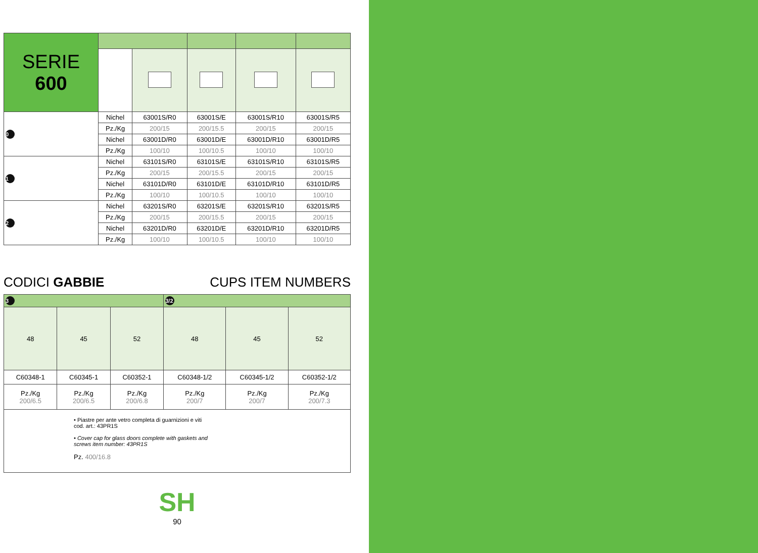| SERIE 600 | | | | | |
| 0 | Nichel | 63001S/R0 | 63001S/E | 63001S/R10 | 63001S/R5 |
| | Pz./Kg | 200/15 | 200/15.5 | 200/15 | 200/15 |
| | Nichel | 63001D/R0 | 63001D/E | 63001D/R10 | 63001D/R5 |
| | Pz./Kg | 100/10 | 100/10.5 | 100/10 | 100/10 |
| 1 | Nichel | 63101S/R0 | 63101S/E | 63101S/R10 | 63101S/R5 |
| | Pz./Kg | 200/15 | 200/15.5 | 200/15 | 200/15 |
| | Nichel | 63101D/R0 | 63101D/E | 63101D/R10 | 63101D/R5 |
| | Pz./Kg | 100/10 | 100/10.5 | 100/10 | 100/10 |
| 2 | Nichel | 63201S/R0 | 63201S/E | 63201S/R10 | 63201S/R5 |
| | Pz./Kg | 200/15 | 200/15.5 | 200/15 | 200/15 |
| | Nichel | 63201D/R0 | 63201D/E | 63201D/R10 | 63201D/R5 |
| | Pz./Kg | 100/10 | 100/10.5 | 100/10 | 100/10 |
CODICI GABBIE CUPS ITEM NUMBERS
| 3 | | | 3/2 | | |
| 48 | 45 | 52 | 48 | 45 | 52 |
| C60348-1 | C60345-1 | C60352-1 | C60348-1/2 | C60345-1/2 | C60352-1/2 |
| Pz./Kg 200/6.5 | Pz./Kg 200/6.5 | Pz./Kg 200/6.8 | Pz./Kg 200/7 | Pz./Kg 200/7 | Pz./Kg 200/7.3 |
| • Piastre per ante vetro completa di guarnizioni e viti cod. art.: 43PR1S • Cover cap for glass doors complete with gaskets and screws item number: 43PR1S Pz. 400/16.8 | | | | | |
SH
90